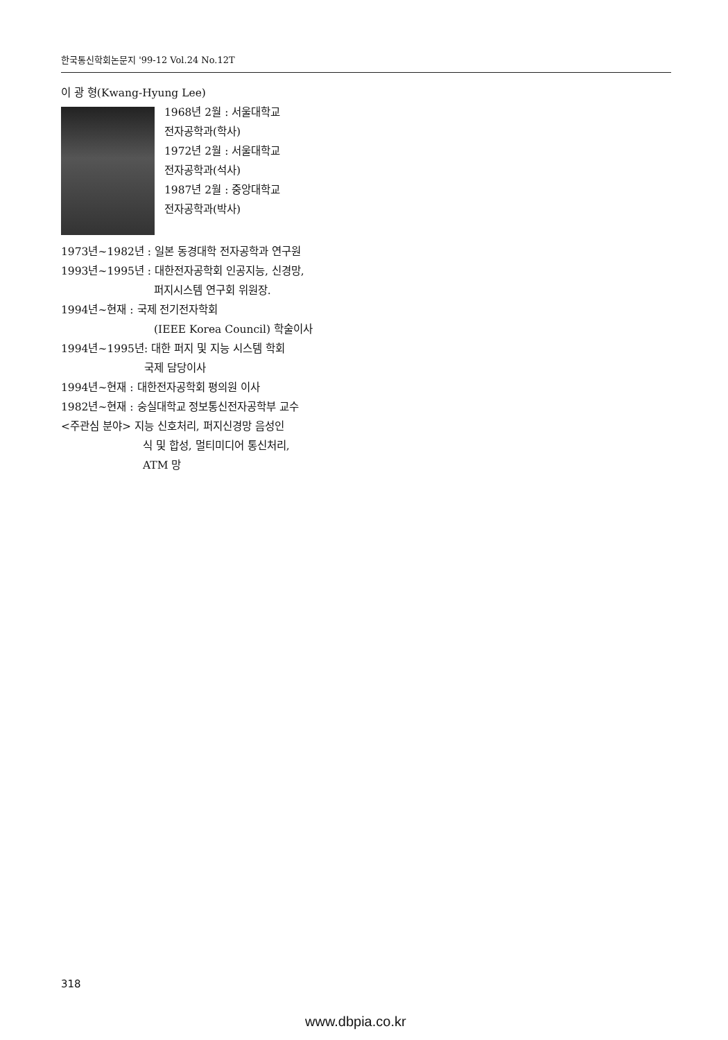한국통신학회논문지 '99-12 Vol.24 No.12T
이 광 형(Kwang-Hyung Lee)
1968년 2월 : 서울대학교
전자공학과(학사)
1972년 2월 : 서울대학교
전자공학과(석사)
1987년 2월 : 중앙대학교
전자공학과(박사)
1973년~1982년 : 일본 동경대학 전자공학과 연구원
1993년~1995년 : 대한전자공학회 인공지능, 신경망,
퍼지시스템 연구회 위원장.
1994년~현재 : 국제 전기전자학회
(IEEE Korea Council) 학술이사
1994년~1995년: 대한 퍼지 및 지능 시스템 학회
국제 담당이사
1994년~현재 : 대한전자공학회 평의원 이사
1982년~현재 : 숭실대학교 정보통신전자공학부 교수
<주관심 분야> 지능 신호처리, 퍼지신경망 음성인
식 및 합성, 멀티미디어 통신처리,
ATM 망
318
www.dbpia.co.kr